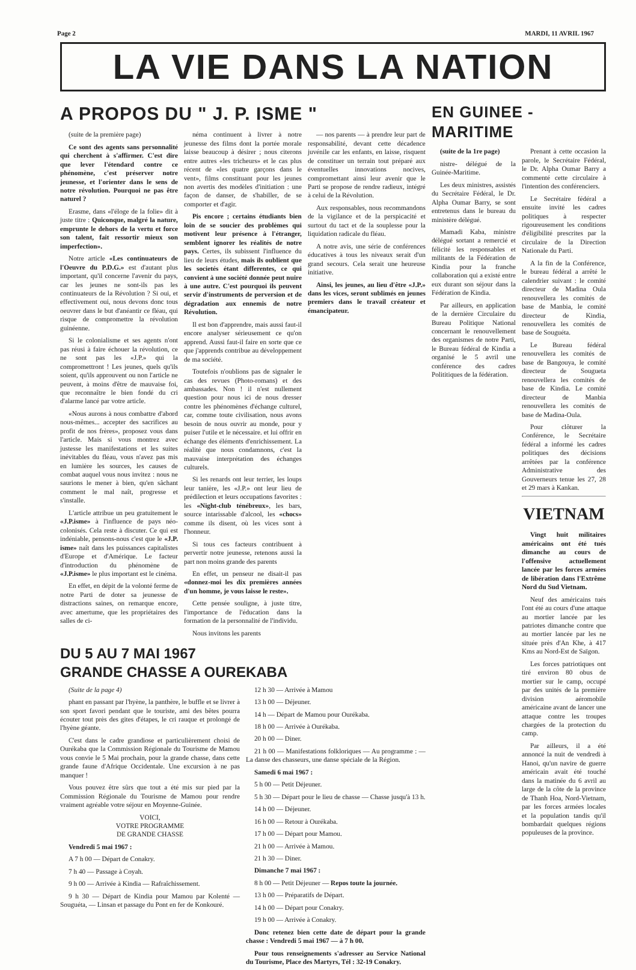Page 2 MARDI, 11 AVRIL 1967
LA VIE DANS LA NATION
A PROPOS DU " J. P. ISME "
(suite de la première page)
Ce sont des agents sans personnalité qui cherchent à s'affirmer. C'est dire que lever l'étendard contre ce phénomène, c'est préserver notre jeunesse, et l'orienter dans le sens de notre révolution. Pourquoi ne pas être naturel ?
Erasme, dans «l'éloge de la folie» dit à juste titre : Quiconque, malgré la nature, emprunte le dehors de la vertu et force son talent, fait ressortir mieux son imperfection».
Notre article «Les continuateurs de l'Oeuvre du P.D.G.» est d'autant plus important, qu'il concerne l'avenir du pays, car les jeunes ne sont-ils pas les continuateurs de la Révolution ? Si oui, et effectivement oui, nous devons donc tous oeuvrer dans le but d'anéantir ce fléau, qui risque de compromettre la révolution guinéenne.
Si le colonialisme et ses agents n'ont pas réusi à faire échouer la révolution, ce ne sont pas les «J.P.» qui la compromettront ! Les jeunes, quels qu'ils soient, qu'ils approuvent ou non l'article ne peuvent, à moins d'être de mauvaise foi, que reconnaître le bien fondé du cri d'alarme lancé par votre article.
«Nous aurons à nous combattre d'abord nous-mêmes... accepter des sacrifices au profit de nos frères», proposez vous dans l'article. Mais si vous montrez avec justesse les manifestations et les suites inévitables du fléau, vous n'avez pas mis en lumière les sources, les causes de combat auquel vous nous invitez : nous ne saurions le mener à bien, qu'en sâchant comment le mal naît, progresse et s'installe.
L'article attribue un peu gratuitement le «J.P.isme» à l'influence de pays néo-colonisés. Cela reste à discuter. Ce qui est indéniable, pensons-nous c'est que le «J.P. isme» naît dans les puissances capitalistes d'Europe et d'Amérique. Le facteur d'introduction du phénomène de «J.P.isme» le plus important est le cinéma.
En effet, en dépit de la volonté ferme de notre Parti de doter sa jeunesse de distractions saines, on remarque encore, avec amertume, que les propriétaires des salles de ci-
néma continuent à livrer à notre jeunesse des films dont la portée morale laisse beaucoup à désirer ; nous citerons entre autres «les tricheurs» et le cas plus récent de «les quatre garçons dans le vent», films constituant pour les jeunes non avertis des modèles d'initiation : une façon de danser, de s'habiller, de se comporter et d'agir.
Pis encore ; certains étudiants bien loin de se soucier des problèmes qui motivent leur présence à l'étranger, semblent ignorer les réalités de notre pays. Certes, ils subissent l'influence du lieu de leurs études, mais ils oublient que les societés étant differentes, ce qui convient à une société donnée peut nuire à une autre. C'est pourquoi ils peuvent servir d'instruments de perversion et de dégradation aux ennemis de notre Révolution.
Il est bon d'apprendre, mais aussi faut-il encore analyser sérieusement ce qu'on apprend. Aussi faut-il faire en sorte que ce que j'apprends contribue au développement de ma société.
Toutefois n'oublions pas de signaler le cas des revues (Photo-romans) et des ambassades. Non ! il n'est nullement question pour nous ici de nous dresser contre les phénomènes d'échange culturel, car, comme toute civilisation, nous avons besoin de nous ouvrir au monde, pour y puiser l'utile et le nécessaire. et lui offrir en échange des éléments d'enrichissement. La réalité que nous condamnons, c'est la mauvaise interprétation des échanges culturels.
Si les renards ont leur terrier, les loups leur tanière, les «J.P.» ont leur lieu de prédilection et leurs occupations favorites : les «Night-club ténébreux», les bars, source intarissable d'alcool, les «chocs» comme ils disent, où les vices sont à l'honneur.
Si tous ces facteurs contribuent à pervertir notre jeunesse, retenons aussi la part non moins grande des parents
En effet, un penseur ne disait-il pas «donnez-moi les dix premières années d'un homme, je vous laisse le reste».
Cette pensée souligne, à juste titre, l'importance de l'éducation dans la formation de la personnalité de l'individu.
Nous invitons les parents
— nos parents — à prendre leur part de responsabilité, devant cette décadence juvénile car les enfants, en laisse, risquent de constituer un terrain tout préparé aux éventuelles innovations nocives, compromettant ainsi leur avenir que le Parti se propose de rendre radieux, intégré à celui de la Révolution.
Aux responsables, nous recommandons de la vigilance et de la perspicacité et surtout du tact et de la souplesse pour la liquidation radicale du fléau.
A notre avis, une série de conférences éducatives à tous les niveaux serait d'un grand secours. Cela serait une heureuse initiative.
Ainsi, les jeunes, au lieu d'être «J.P.» dans les vices, seront sublimés en jeunes premiers dans le travail créateur et émancipateur.
DU 5 AU 7 MAI 1967
GRANDE CHASSE A OUREKABA
(Suite de la page 4)
phant en passant par l'hyène, la panthère, le buffle et se livrer à son sport favori pendant que le touriste, ami des bêtes pourra écouter tout près des gites d'étapes, le cri rauque et prolongé de l'hyène géante.
C'est dans le cadre grandiose et particulièrement choisi de Ourékaba que la Commission Régionale du Tourisme de Mamou vous convie le 5 Mai prochain, pour la grande chasse, dans cette grande faune d'Afrique Occidentale. Une excursion à ne pas manquer !
Vous pouvez être sûrs que tout a été mis sur pied par la Commission Régionale du Tourisme de Mamou pour rendre vraiment agréable votre séjour en Moyenne-Guinée.
VOICI,
VOTRE PROGRAMME
DE GRANDE CHASSE
Vendredi 5 mai 1967 :
A 7 h 00 — Départ de Conakry.
7 h 40 — Passage à Coyah.
9 h 00 — Arrivée à Kindia — Rafraîchissement.
9 h 30 — Départ de Kindia pour Mamou par Kolenté — Souguéta, — Linsan et passage du Pont en fer de Konkouré.
12 h 30 — Arrivée à Mamou
13 h 00 — Déjeuner.
14 h — Départ de Mamou pour Ourékaba.
18 h 00 — Arrivée à Ourékaba.
20 h 00 — Diner.
21 h 00 — Manifestations folkloriques — Au programme : — La danse des chasseurs, une danse spéciale de la Région.
Samedi 6 mai 1967 :
5 h 00 — Petit Déjeuner.
5 h 30 — Départ pour le lieu de chasse — Chasse jusqu'à 13 h.
14 h 00 — Déjeuner.
16 h 00 — Retour à Ourékaba.
17 h 00 — Départ pour Mamou.
21 h 00 — Arrivée à Mamou.
21 h 30 — Diner.
Dimanche 7 mai 1967 :
8 h 00 — Petit Déjeuner — Repos toute la journée.
13 h 00 — Préparatifs de Départ.
14 h 00 — Départ pour Conakry.
19 h 00 — Arrivée à Conakry.
Donc retenez bien cette date de départ pour la grande chasse : Vendredi 5 mai 1967 — à 7 h 00.
Pour tous renseignements s'adresser au Service National du Tourisme, Place des Martyrs, Tél : 32-19 Conakry.
EN GUINEE - MARITIME
(suite de la 1re page)
nistre- délégué de la Guinée-Maritime.
Les deux ministres, assistés du Secrétaire Fédéral, le Dr. Alpha Oumar Barry, se sont entretenus dans le bureau du ministère délégué.
Mamadi Kaba, ministre délégué sortant a remercié et félicité les responsables et militants de la Fédération de Kindia pour la franche collaboration qui a existé entre eux durant son séjour dans la Fédération de Kindia.
Par ailleurs, en application de la dernière Circulaire du Bureau Politique National concernant le renouvellement des organismes de notre Parti, le Bureau fédéral de Kindia a organisé le 5 avril une conférence des cadres Polititiques de la fédération.
Prenant à cette occasion la parole, le Secrétaire Fédéral, le Dr. Alpha Oumar Barry a commenté cette circulaire à l'intention des conférenciers.
Le Secrétaire fédéral a ensuite invité les cadres politiques à respecter rigoureusement les conditions d'éligibilité prescrites par la circulaire de la Direction Nationale du Parti.
A la fin de la Conférence, le bureau fédéral a arrêté le calendrier suivant : le comité directeur de Madina Oula renouvellera les comités de base de Manbia, le comité directeur de Kindia, renouvellera les comités de base de Souguéta.
Le Bureau fédéral renouvellera les comités de base de Bangouya, le comité directeur de Sougueta renouvellera les comités de base de Kindia. Le comité directeur de Manbia renouvellera les comités de base de Madina-Oula.
Pour clôturer la Conférence, le Secrétaire fédéral a informé les cadres politiques des décisions arrêtées par la conférence Administrative des Gouverneurs tenue les 27, 28 et 29 mars à Kankan.
VIETNAM
Vingt huit militaires américains ont été tués dimanche au cours de l'offensive actuellement lancée par les forces armées de libération dans l'Extrême Nord du Sud Vietnam.
Neuf des américains tués l'ont été au cours d'une attaque au mortier lancée par les patriotes dimanche contre que au mortier lancée par les ne située près d'An Khe, à 417 Kms au Nord-Est de Saïgon.
Les forces patriotiques ont tiré environ 80 obus de mortier sur le camp, occupé par des unités de la première division aéromobile américaine avant de lancer une attaque contre les troupes chargées de la protection du camp.
Par ailleurs, il a été annoncé la nuit de vendredi à Hanoi, qu'un navire de guerre américain avait été touché dans la matinée du 6 avril au large de la côte de la province de Thanh Hoa, Nord-Vietnam, par les forces armées locales et la population tandis qu'il bombardait quelques régions populeuses de la province.